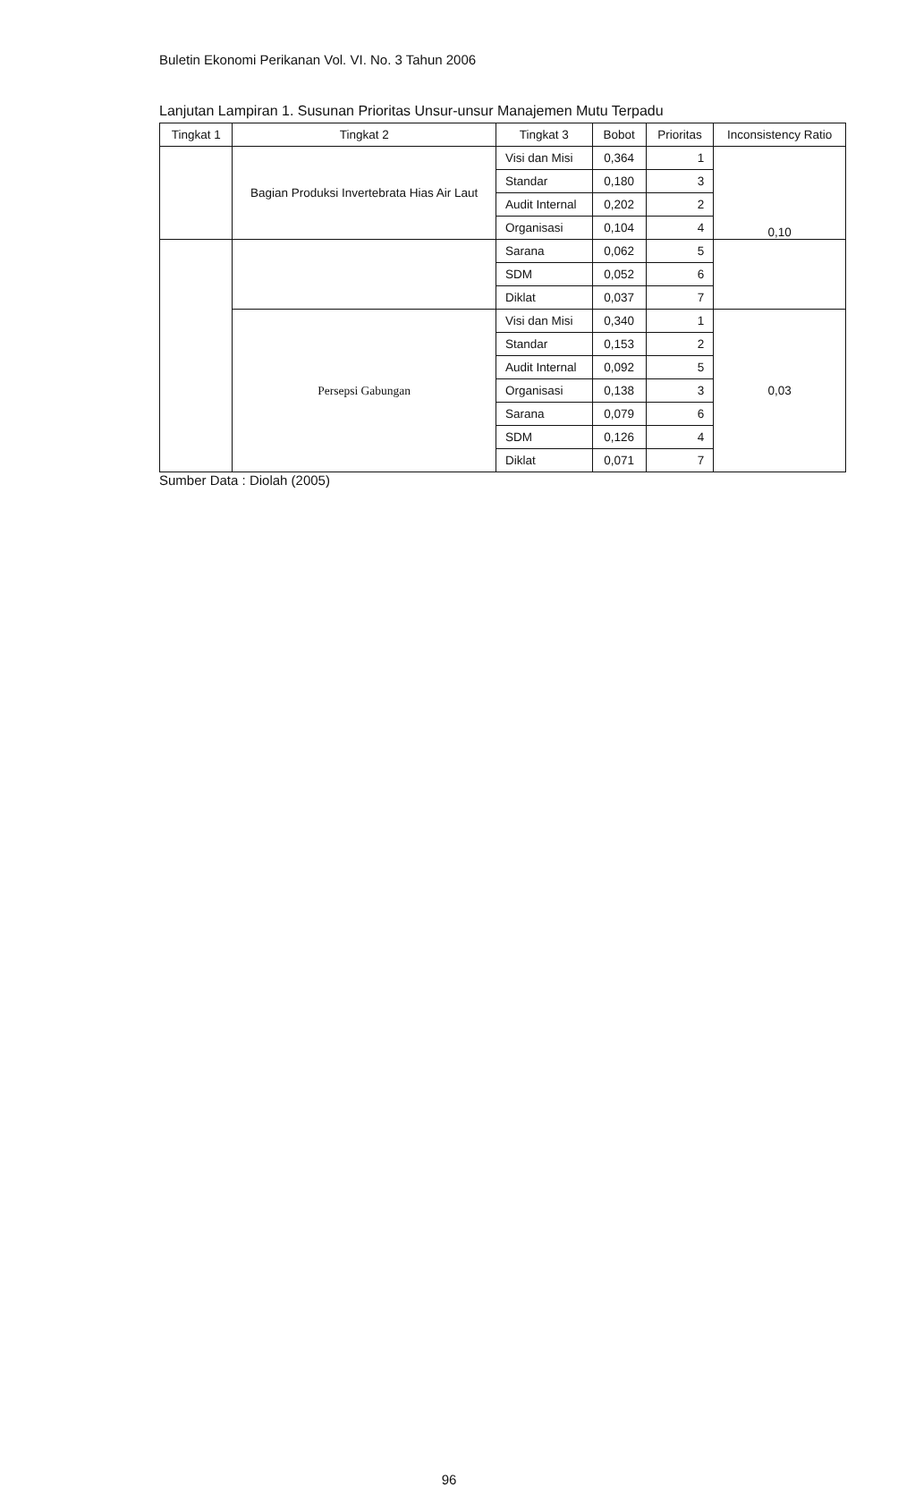Buletin Ekonomi Perikanan Vol. VI. No. 3 Tahun 2006
Lanjutan Lampiran 1. Susunan Prioritas Unsur-unsur Manajemen Mutu Terpadu
| Tingkat 1 | Tingkat 2 | Tingkat 3 | Bobot | Prioritas | Inconsistency Ratio |
| --- | --- | --- | --- | --- | --- |
| | Bagian Produksi Invertebrata Hias Air Laut | Visi dan Misi | 0,364 | 1 | 0,10 |
| | | Standar | 0,180 | 3 | |
| | | Audit Internal | 0,202 | 2 | |
| | | Organisasi | 0,104 | 4 | |
| | | Sarana | 0,062 | 5 | |
| | | SDM | 0,052 | 6 | |
| | | Diklat | 0,037 | 7 | |
| | Persepsi Gabungan | Visi dan Misi | 0,340 | 1 | 0,03 |
| | | Standar | 0,153 | 2 | |
| | | Audit Internal | 0,092 | 5 | |
| | | Organisasi | 0,138 | 3 | |
| | | Sarana | 0,079 | 6 | |
| | | SDM | 0,126 | 4 | |
| | | Diklat | 0,071 | 7 | |
Sumber Data : Diolah (2005)
96